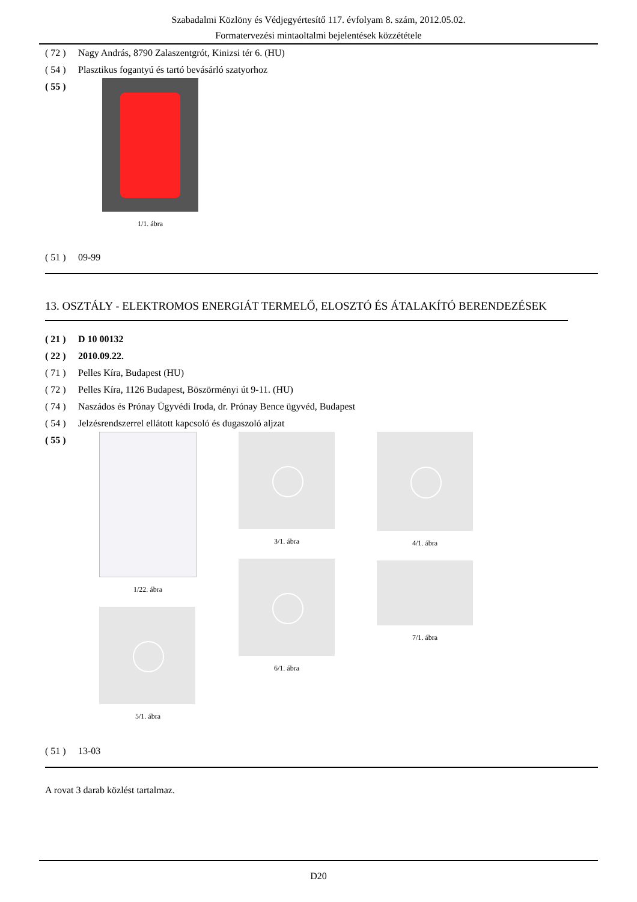Szabadalmi Közlöny és Védjegyértesítő 117. évfolyam 8. szám, 2012.05.02.
Formatervezési mintaoltalmi bejelentések közzététele
( 72 ) Nagy András, 8790 Zalaszentgrót, Kinizsi tér 6. (HU)
( 54 ) Plasztikus fogantyú és tartó bevásárló szatyorhoz
( 55 )
1/1. ábra
( 51 ) 09-99
13. OSZTÁLY - ELEKTROMOS ENERGIÁT TERMELŐ, ELOSZTÓ ÉS ÁTALAKÍTÓ BERENDEZÉSEK
( 21 ) D 10 00132
( 22 ) 2010.09.22.
( 71 ) Pelles Kíra, Budapest (HU)
( 72 ) Pelles Kíra, 1126 Budapest, Böszörményi út 9-11. (HU)
( 74 ) Naszádos és Prónay Ügyvédi Iroda, dr. Prónay Bence ügyvéd, Budapest
( 54 ) Jelzésrendszerrel ellátott kapcsoló és dugaszoló aljzat
( 55 )
1/22. ábra
5/1. ábra
3/1. ábra
6/1. ábra
4/1. ábra
7/1. ábra
( 51 ) 13-03
A rovat 3 darab közlést tartalmaz.
D20